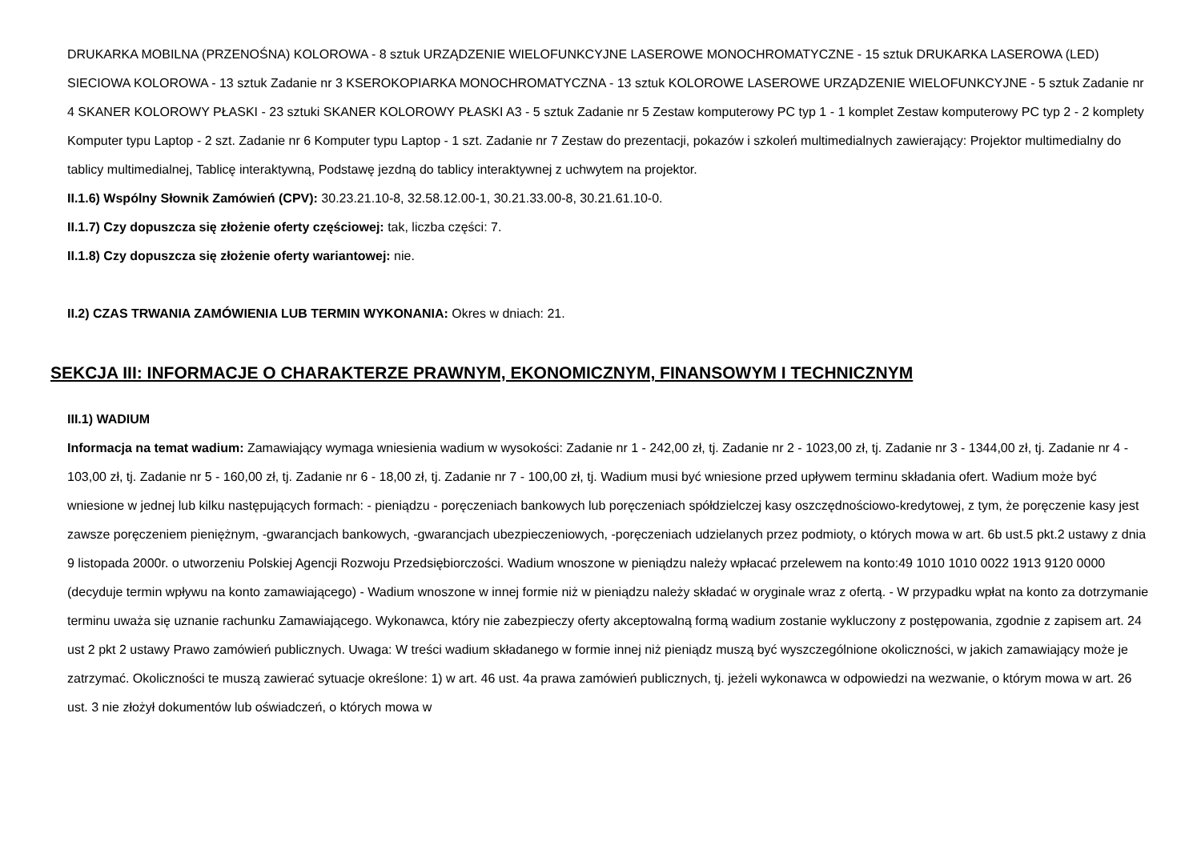DRUKARKA MOBILNA (PRZENOŚNA) KOLOROWA - 8 sztuk URZĄDZENIE WIELOFUNKCYJNE LASEROWE MONOCHROMATYCZNE - 15 sztuk DRUKARKA LASEROWA (LED) SIECIOWA KOLOROWA - 13 sztuk Zadanie nr 3 KSEROKOPIARKA MONOCHROMATYCZNA - 13 sztuk KOLOROWE LASEROWE URZĄDZENIE WIELOFUNKCYJNE - 5 sztuk Zadanie nr 4 SKANER KOLOROWY PŁASKI - 23 sztuki SKANER KOLOROWY PŁASKI A3 - 5 sztuk Zadanie nr 5 Zestaw komputerowy PC typ 1 - 1 komplet Zestaw komputerowy PC typ 2 - 2 komplety Komputer typu Laptop - 2 szt. Zadanie nr 6 Komputer typu Laptop - 1 szt. Zadanie nr 7 Zestaw do prezentacji, pokazów i szkoleń multimedialnych zawierający: Projektor multimedialny do tablicy multimedialnej, Tablicę interaktywną, Podstawę jezdną do tablicy interaktywnej z uchwytem na projektor.
II.1.6) Wspólny Słownik Zamówień (CPV): 30.23.21.10-8, 32.58.12.00-1, 30.21.33.00-8, 30.21.61.10-0.
II.1.7) Czy dopuszcza się złożenie oferty częściowej: tak, liczba części: 7.
II.1.8) Czy dopuszcza się złożenie oferty wariantowej: nie.
II.2) CZAS TRWANIA ZAMÓWIENIA LUB TERMIN WYKONANIA: Okres w dniach: 21.
SEKCJA III: INFORMACJE O CHARAKTERZE PRAWNYM, EKONOMICZNYM, FINANSOWYM I TECHNICZNYM
III.1) WADIUM
Informacja na temat wadium: Zamawiający wymaga wniesienia wadium w wysokości: Zadanie nr 1 - 242,00 zł, tj. Zadanie nr 2 - 1023,00 zł, tj. Zadanie nr 3 - 1344,00 zł, tj. Zadanie nr 4 - 103,00 zł, tj. Zadanie nr 5 - 160,00 zł, tj. Zadanie nr 6 - 18,00 zł, tj. Zadanie nr 7 - 100,00 zł, tj. Wadium musi być wniesione przed upływem terminu składania ofert. Wadium może być wniesione w jednej lub kilku następujących formach: - pieniądzu - poręczeniach bankowych lub poręczeniach spółdzielczej kasy oszczędnościowo-kredytowej, z tym, że poręczenie kasy jest zawsze poręczeniem pieniężnym, -gwarancjach bankowych, -gwarancjach ubezpieczeniowych, -poręczeniach udzielanych przez podmioty, o których mowa w art. 6b ust.5 pkt.2 ustawy z dnia 9 listopada 2000r. o utworzeniu Polskiej Agencji Rozwoju Przedsiębiorczości. Wadium wnoszone w pieniądzu należy wpłacać przelewem na konto:49 1010 1010 0022 1913 9120 0000 (decyduje termin wpływu na konto zamawiającego) - Wadium wnoszone w innej formie niż w pieniądzu należy składać w oryginale wraz z ofertą. - W przypadku wpłat na konto za dotrzymanie terminu uważa się uznanie rachunku Zamawiającego. Wykonawca, który nie zabezpieczy oferty akceptowalną formą wadium zostanie wykluczony z postępowania, zgodnie z zapisem art. 24 ust 2 pkt 2 ustawy Prawo zamówień publicznych. Uwaga: W treści wadium składanego w formie innej niż pieniądz muszą być wyszczególnione okoliczności, w jakich zamawiający może je zatrzymać. Okoliczności te muszą zawierać sytuacje określone: 1) w art. 46 ust. 4a prawa zamówień publicznych, tj. jeżeli wykonawca w odpowiedzi na wezwanie, o którym mowa w art. 26 ust. 3 nie złożył dokumentów lub oświadczeń, o których mowa w